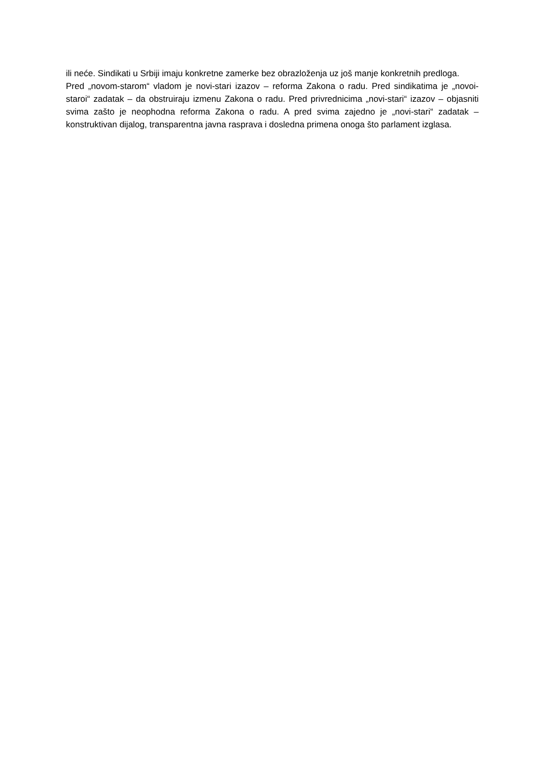ili neće. Sindikati u Srbiji imaju konkretne zamerke bez obrazloženja uz još manje konkretnih predloga.
Pred „novom-starom“ vladom je novi-stari izazov – reforma Zakona o radu. Pred sindikatima je „novoi-staroi“ zadatak – da obstruiraju izmenu Zakona o radu. Pred privrednicima „novi-stari“ izazov – objasniti svima zašto je neophodna reforma Zakona o radu. A pred svima zajedno je „novi-stari“ zadatak – konstruktivan dijalog, transparentna javna rasprava i dosledna primena onoga što parlament izglasa.